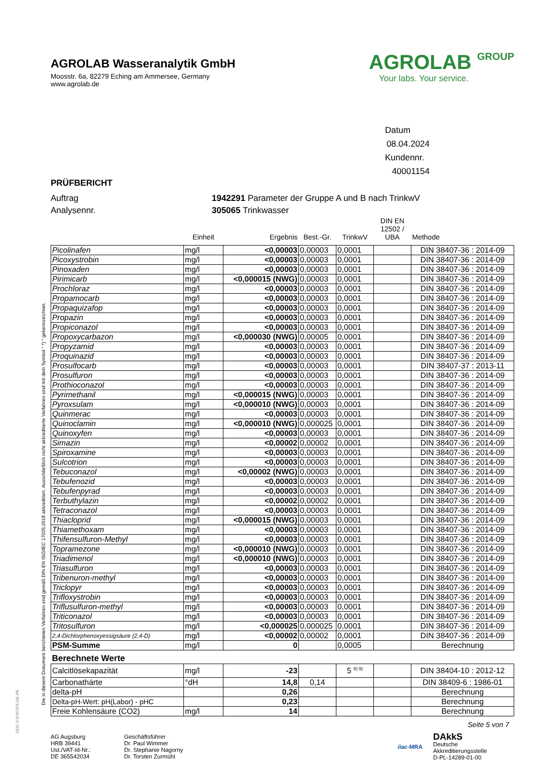Die in diesem Dokument berichteten Verfahren sind gemäß DIN EN ISO/IEC 17025:2018 akkreditiert. Ausschließlich nicht akkreditierte Verfahren sind mit dem Symbol " *) " gekennzeichnet.
AGROLAB Wasseranalytik GmbH
Moosstr. 6a, 82279 Eching am Ammersee, Germany
www.agrolab.de
AGROLAB GROUP
Your labs. Your service.
Datum 08.04.2024
Kundennr. 40001154
PRÜFBERICHT
Auftrag 1942291 Parameter der Gruppe A und B nach TrinkwV
Analysennr. 305065 Trinkwasser
| | Einheit | Ergebnis | Best.-Gr. | TrinkwV | DIN EN 12502 / UBA | Methode |
| --- | --- | --- | --- | --- | --- | --- |
| Picolinafen | mg/l | <0,00003 | 0,00003 | 0,0001 | | DIN 38407-36 : 2014-09 |
| Picoxystrobin | mg/l | <0,00003 | 0,00003 | 0,0001 | | DIN 38407-36 : 2014-09 |
| Pinoxaden | mg/l | <0,00003 | 0,00003 | 0,0001 | | DIN 38407-36 : 2014-09 |
| Pirimicarb | mg/l | <0,000015 (NWG) | 0,00003 | 0,0001 | | DIN 38407-36 : 2014-09 |
| Prochloraz | mg/l | <0,00003 | 0,00003 | 0,0001 | | DIN 38407-36 : 2014-09 |
| Propamocarb | mg/l | <0,00003 | 0,00003 | 0,0001 | | DIN 38407-36 : 2014-09 |
| Propaquizafop | mg/l | <0,00003 | 0,00003 | 0,0001 | | DIN 38407-36 : 2014-09 |
| Propazin | mg/l | <0,00003 | 0,00003 | 0,0001 | | DIN 38407-36 : 2014-09 |
| Propiconazol | mg/l | <0,00003 | 0,00003 | 0,0001 | | DIN 38407-36 : 2014-09 |
| Propoxycarbazon | mg/l | <0,000030 (NWG) | 0,00005 | 0,0001 | | DIN 38407-36 : 2014-09 |
| Propyzamid | mg/l | <0,00003 | 0,00003 | 0,0001 | | DIN 38407-36 : 2014-09 |
| Proquinazid | mg/l | <0,00003 | 0,00003 | 0,0001 | | DIN 38407-36 : 2014-09 |
| Prosulfocarb | mg/l | <0,00003 | 0,00003 | 0,0001 | | DIN 38407-37 : 2013-11 |
| Prosulfuron | mg/l | <0,00003 | 0,00003 | 0,0001 | | DIN 38407-36 : 2014-09 |
| Prothioconazol | mg/l | <0,00003 | 0,00003 | 0,0001 | | DIN 38407-36 : 2014-09 |
| Pyrimethanil | mg/l | <0,000015 (NWG) | 0,00003 | 0,0001 | | DIN 38407-36 : 2014-09 |
| Pyroxsulam | mg/l | <0,000010 (NWG) | 0,00003 | 0,0001 | | DIN 38407-36 : 2014-09 |
| Quinmerac | mg/l | <0,00003 | 0,00003 | 0,0001 | | DIN 38407-36 : 2014-09 |
| Quinoclamin | mg/l | <0,000010 (NWG) | 0,000025 | 0,0001 | | DIN 38407-36 : 2014-09 |
| Quinoxyfen | mg/l | <0,00003 | 0,00003 | 0,0001 | | DIN 38407-36 : 2014-09 |
| Simazin | mg/l | <0,00002 | 0,00002 | 0,0001 | | DIN 38407-36 : 2014-09 |
| Spiroxamine | mg/l | <0,00003 | 0,00003 | 0,0001 | | DIN 38407-36 : 2014-09 |
| Sulcotrion | mg/l | <0,00003 | 0,00003 | 0,0001 | | DIN 38407-36 : 2014-09 |
| Tebuconazol | mg/l | <0,00002 (NWG) | 0,00003 | 0,0001 | | DIN 38407-36 : 2014-09 |
| Tebufenozid | mg/l | <0,00003 | 0,00003 | 0,0001 | | DIN 38407-36 : 2014-09 |
| Tebufenpyrad | mg/l | <0,00003 | 0,00003 | 0,0001 | | DIN 38407-36 : 2014-09 |
| Terbuthylazin | mg/l | <0,00002 | 0,00002 | 0,0001 | | DIN 38407-36 : 2014-09 |
| Tetraconazol | mg/l | <0,00003 | 0,00003 | 0,0001 | | DIN 38407-36 : 2014-09 |
| Thiacloprid | mg/l | <0,000015 (NWG) | 0,00003 | 0,0001 | | DIN 38407-36 : 2014-09 |
| Thiamethoxam | mg/l | <0,00003 | 0,00003 | 0,0001 | | DIN 38407-36 : 2014-09 |
| Thifensulfuron-Methyl | mg/l | <0,00003 | 0,00003 | 0,0001 | | DIN 38407-36 : 2014-09 |
| Topramezone | mg/l | <0,000010 (NWG) | 0,00003 | 0,0001 | | DIN 38407-36 : 2014-09 |
| Triadimenol | mg/l | <0,000010 (NWG) | 0,00003 | 0,0001 | | DIN 38407-36 : 2014-09 |
| Triasulfuron | mg/l | <0,00003 | 0,00003 | 0,0001 | | DIN 38407-36 : 2014-09 |
| Tribenuron-methyl | mg/l | <0,00003 | 0,00003 | 0,0001 | | DIN 38407-36 : 2014-09 |
| Triclopyr | mg/l | <0,00003 | 0,00003 | 0,0001 | | DIN 38407-36 : 2014-09 |
| Trifloxystrobin | mg/l | <0,00003 | 0,00003 | 0,0001 | | DIN 38407-36 : 2014-09 |
| Triflusulfuron-methyl | mg/l | <0,00003 | 0,00003 | 0,0001 | | DIN 38407-36 : 2014-09 |
| Triticonazol | mg/l | <0,00003 | 0,00003 | 0,0001 | | DIN 38407-36 : 2014-09 |
| Tritosulfuron | mg/l | <0,000025 | 0,000025 | 0,0001 | | DIN 38407-36 : 2014-09 |
| 2,4-Dichlorphenoxyessigsäure (2,4-D) | mg/l | <0,00002 | 0,00002 | 0,0001 | | DIN 38407-36 : 2014-09 |
| PSM-Summe | mg/l | 0 | | 0,0005 | | Berechnung |
| Berechnete Werte | | | | | | |
| Calcitlösekapazität | mg/l | -23 | | 5 <sup>8) 9)</sup> | | DIN 38404-10 : 2012-12 |
| Carbonathärte | °dH | 14,8 | 0,14 | | | DIN 38409-6 : 1986-01 |
| delta-pH | | 0,26 | | | | Berechnung |
| Delta-pH-Wert: pH(Labor) - pHC | | 0,23 | | | | Berechnung |
| Freie Kohlensäure (CO2) | mg/l | 14 | | | | Berechnung |
Seite 5 von 7
AG Augsburg
HRB 39441
Ust./VAT-Id-Nr.:
DE 365542034
Geschäftsführer
Dr. Paul Wimmer
Dr. Stephanie Nagorny
Dr. Torsten Zurmühl
ilac-MRA
DAkkS
Deutsche
Akkreditierungsstelle
D-PL-14289-01-00
DOC-5-9787475-DE-P5